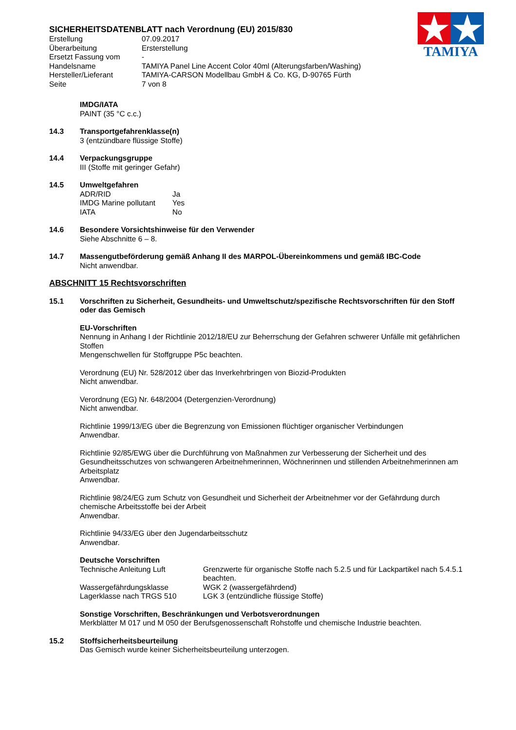TAMIYA
SICHERHEITSDATENBLATT nach Verordnung (EU) 2015/830
Erstellung
07.09.2017
Überarbeitung
Ersterstellung
Ersetzt Fassung vom
-
Handelsname
TAMIYA Panel Line Accent Color 40ml (Alterungsfarben/Washing)
Hersteller/Lieferant
TAMIYA-CARSON Modellbau GmbH & Co. KG, D-90765 Fürth
Seite
7 von 8
IMDG/IATA
PAINT (35 °C c.c.)
14.3
Transportgefahrenklasse(n)
3 (entzündbare flüssige Stoffe)
14.4
Verpackungsgruppe
III (Stoffe mit geringer Gefahr)
14.5
Umweltgefahren
ADR/RID
Ja
IMDG Marine pollutant
Yes
IATA
No
14.6
Besondere Vorsichtshinweise für den Verwender
Siehe Abschnitte 6 – 8.
14.7
Massengutbeförderung gemäß Anhang II des MARPOL-Übereinkommens und gemäß IBC-Code
Nicht anwendbar.
ABSCHNITT 15 Rechtsvorschriften
15.1
Vorschriften zu Sicherheit, Gesundheits- und Umweltschutz/spezifische Rechtsvorschriften für den Stoff oder das Gemisch
EU-Vorschriften
Nennung in Anhang I der Richtlinie 2012/18/EU zur Beherrschung der Gefahren schwerer Unfälle mit gefährlichen Stoffen
Mengenschwellen für Stoffgruppe P5c beachten.
Verordnung (EU) Nr. 528/2012 über das Inverkehrbringen von Biozid-Produkten
Nicht anwendbar.
Verordnung (EG) Nr. 648/2004 (Detergenzien-Verordnung)
Nicht anwendbar.
Richtlinie 1999/13/EG über die Begrenzung von Emissionen flüchtiger organischer Verbindungen
Anwendbar.
Richtlinie 92/85/EWG über die Durchführung von Maßnahmen zur Verbesserung der Sicherheit und des Gesundheitsschutzes von schwangeren Arbeitnehmerinnen, Wöchnerinnen und stillenden Arbeitnehmerinnen am Arbeitsplatz
Anwendbar.
Richtlinie 98/24/EG zum Schutz von Gesundheit und Sicherheit der Arbeitnehmer vor der Gefährdung durch chemische Arbeitsstoffe bei der Arbeit
Anwendbar.
Richtlinie 94/33/EG über den Jugendarbeitsschutz
Anwendbar.
Deutsche Vorschriften
Technische Anleitung Luft
Grenzwerte für organische Stoffe nach 5.2.5 und für Lackpartikel nach 5.4.5.1 beachten.
Wassergefährdungsklasse
WGK 2 (wassergefährdend)
Lagerklasse nach TRGS 510
LGK 3 (entzündliche flüssige Stoffe)
Sonstige Vorschriften, Beschränkungen und Verbotsverordnungen
Merkblätter M 017 und M 050 der Berufsgenossenschaft Rohstoffe und chemische Industrie beachten.
15.2
Stoffsicherheitsbeurteilung
Das Gemisch wurde keiner Sicherheitsbeurteilung unterzogen.